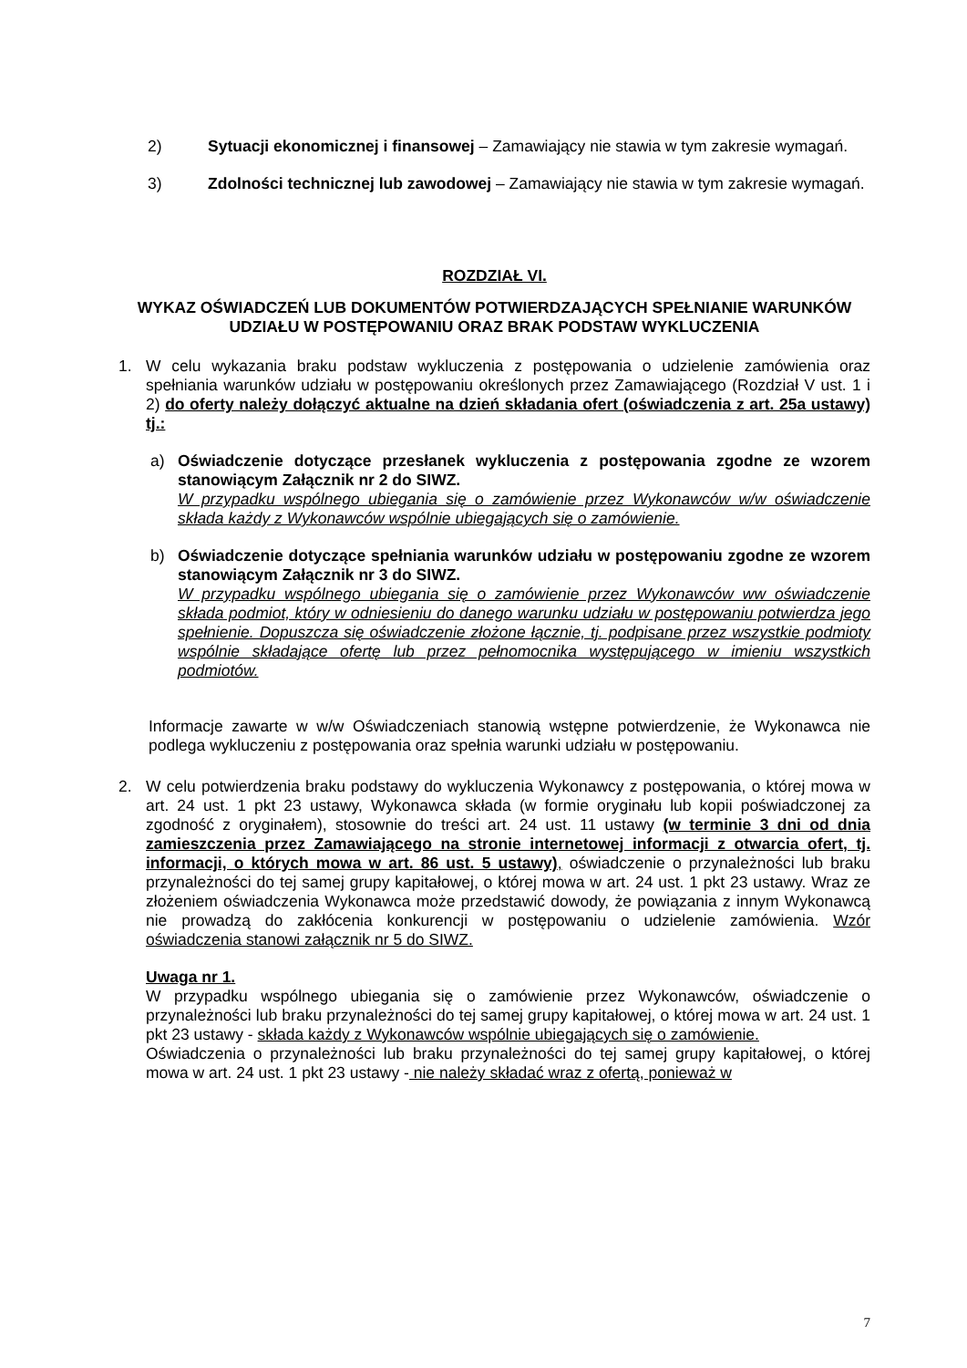2) Sytuacji ekonomicznej i finansowej – Zamawiający nie stawia w tym zakresie wymagań.
3) Zdolności technicznej lub zawodowej – Zamawiający nie stawia w tym zakresie wymagań.
ROZDZIAŁ VI.
WYKAZ OŚWIADCZEŃ LUB DOKUMENTÓW POTWIERDZAJĄCYCH SPEŁNIANIE WARUNKÓW UDZIAŁU W POSTĘPOWANIU ORAZ BRAK PODSTAW WYKLUCZENIA
1. W celu wykazania braku podstaw wykluczenia z postępowania o udzielenie zamówienia oraz spełniania warunków udziału w postępowaniu określonych przez Zamawiającego (Rozdział V ust. 1 i 2) do oferty należy dołączyć aktualne na dzień składania ofert (oświadczenia z art. 25a ustawy) tj.:
a) Oświadczenie dotyczące przesłanek wykluczenia z postępowania zgodne ze wzorem stanowiącym Załącznik nr 2 do SIWZ.
W przypadku wspólnego ubiegania się o zamówienie przez Wykonawców w/w oświadczenie składa każdy z Wykonawców wspólnie ubiegających się o zamówienie.
b) Oświadczenie dotyczące spełniania warunków udziału w postępowaniu zgodne ze wzorem stanowiącym Załącznik nr 3 do SIWZ.
W przypadku wspólnego ubiegania się o zamówienie przez Wykonawców ww oświadczenie składa podmiot, który w odniesieniu do danego warunku udziału w postępowaniu potwierdza jego spełnienie. Dopuszcza się oświadczenie złożone łącznie, tj. podpisane przez wszystkie podmioty wspólnie składające ofertę lub przez pełnomocnika występującego w imieniu wszystkich podmiotów.
Informacje zawarte w w/w Oświadczeniach stanowią wstępne potwierdzenie, że Wykonawca nie podlega wykluczeniu z postępowania oraz spełnia warunki udziału w postępowaniu.
2. W celu potwierdzenia braku podstawy do wykluczenia Wykonawcy z postępowania, o której mowa w art. 24 ust. 1 pkt 23 ustawy, Wykonawca składa (w formie oryginału lub kopii poświadczonej za zgodność z oryginałem), stosownie do treści art. 24 ust. 11 ustawy (w terminie 3 dni od dnia zamieszczenia przez Zamawiającego na stronie internetowej informacji z otwarcia ofert, tj. informacji, o których mowa w art. 86 ust. 5 ustawy), oświadczenie o przynależności lub braku przynależności do tej samej grupy kapitałowej, o której mowa w art. 24 ust. 1 pkt 23 ustawy. Wraz ze złożeniem oświadczenia Wykonawca może przedstawić dowody, że powiązania z innym Wykonawcą nie prowadzą do zakłócenia konkurencji w postępowaniu o udzielenie zamówienia. Wzór oświadczenia stanowi załącznik nr 5 do SIWZ.
Uwaga nr 1.
W przypadku wspólnego ubiegania się o zamówienie przez Wykonawców, oświadczenie o przynależności lub braku przynależności do tej samej grupy kapitałowej, o której mowa w art. 24 ust. 1 pkt 23 ustawy - składa każdy z Wykonawców wspólnie ubiegających się o zamówienie.
Oświadczenia o przynależności lub braku przynależności do tej samej grupy kapitałowej, o której mowa w art. 24 ust. 1 pkt 23 ustawy - nie należy składać wraz z ofertą, ponieważ w
7